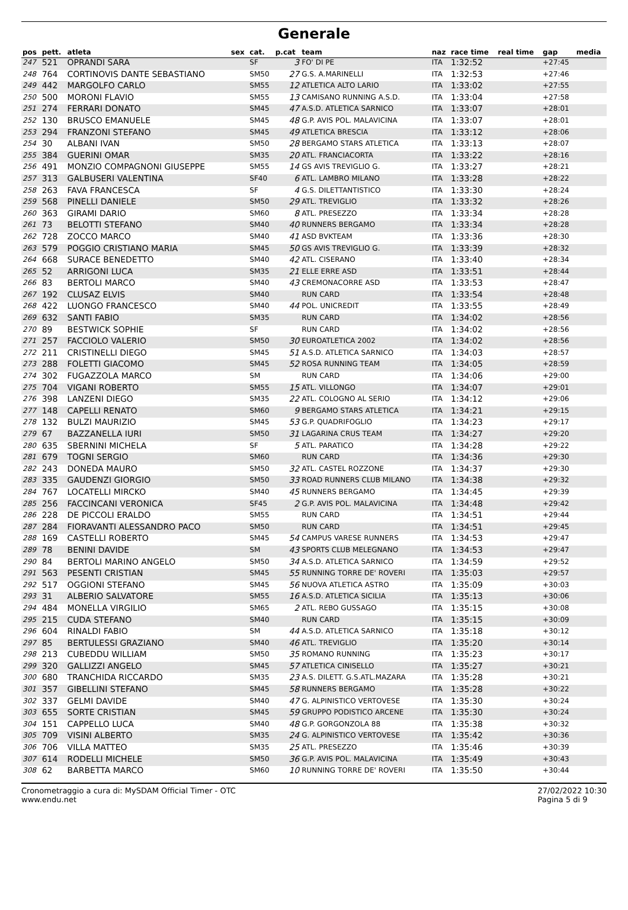Generale
| pos | pett. | atleta | sex | cat. | p.cat | team | naz | race time | real time | gap | media |
| --- | --- | --- | --- | --- | --- | --- | --- | --- | --- | --- | --- |
| 247 | 521 | OPRANDI SARA | | SF | 3 | FO' DI PE | ITA | 1:32:52 | | +27:45 | |
| 248 | 764 | CORTINOVIS DANTE SEBASTIANO | | SM50 | 27 | G.S. A.MARINELLI | ITA | 1:32:53 | | +27:46 | |
| 249 | 442 | MARGOLFO CARLO | | SM55 | 12 | ATLETICA ALTO LARIO | ITA | 1:33:02 | | +27:55 | |
| 250 | 500 | MORONI FLAVIO | | SM55 | 13 | CAMISANO RUNNING A.S.D. | ITA | 1:33:04 | | +27:58 | |
| 251 | 274 | FERRARI DONATO | | SM45 | 47 | A.S.D. ATLETICA SARNICO | ITA | 1:33:07 | | +28:01 | |
| 252 | 130 | BRUSCO EMANUELE | | SM45 | 48 | G.P. AVIS POL. MALAVICINA | ITA | 1:33:07 | | +28:01 | |
| 253 | 294 | FRANZONI STEFANO | | SM45 | 49 | ATLETICA BRESCIA | ITA | 1:33:12 | | +28:06 | |
| 254 | 30 | ALBANI IVAN | | SM50 | 28 | BERGAMO STARS ATLETICA | ITA | 1:33:13 | | +28:07 | |
| 255 | 384 | GUERINI OMAR | | SM35 | 20 | ATL. FRANCIACORTA | ITA | 1:33:22 | | +28:16 | |
| 256 | 491 | MONZIO COMPAGNONI GIUSEPPE | | SM55 | 14 | GS AVIS TREVIGLIO G. | ITA | 1:33:27 | | +28:21 | |
| 257 | 313 | GALBUSERI VALENTINA | | SF40 | 6 | ATL. LAMBRO MILANO | ITA | 1:33:28 | | +28:22 | |
| 258 | 263 | FAVA FRANCESCA | | SF | 4 | G.S. DILETTANTISTICO | ITA | 1:33:30 | | +28:24 | |
| 259 | 568 | PINELLI DANIELE | | SM50 | 29 | ATL. TREVIGLIO | ITA | 1:33:32 | | +28:26 | |
| 260 | 363 | GIRAMI DARIO | | SM60 | 8 | ATL. PRESEZZO | ITA | 1:33:34 | | +28:28 | |
| 261 | 73 | BELOTTI STEFANO | | SM40 | 40 | RUNNERS BERGAMO | ITA | 1:33:34 | | +28:28 | |
| 262 | 728 | ZOCCO MARCO | | SM40 | 41 | ASD BVKTEAM | ITA | 1:33:36 | | +28:30 | |
| 263 | 579 | POGGIO CRISTIANO MARIA | | SM45 | 50 | GS AVIS TREVIGLIO G. | ITA | 1:33:39 | | +28:32 | |
| 264 | 668 | SURACE BENEDETTO | | SM40 | 42 | ATL. CISERANO | ITA | 1:33:40 | | +28:34 | |
| 265 | 52 | ARRIGONI LUCA | | SM35 | 21 | ELLE ERRE ASD | ITA | 1:33:51 | | +28:44 | |
| 266 | 83 | BERTOLI MARCO | | SM40 | 43 | CREMONACORRE ASD | ITA | 1:33:53 | | +28:47 | |
| 267 | 192 | CLUSAZ ELVIS | | SM40 | | RUN CARD | ITA | 1:33:54 | | +28:48 | |
| 268 | 422 | LUONGO FRANCESCO | | SM40 | 44 | POL. UNICREDIT | ITA | 1:33:55 | | +28:49 | |
| 269 | 632 | SANTI FABIO | | SM35 | | RUN CARD | ITA | 1:34:02 | | +28:56 | |
| 270 | 89 | BESTWICK SOPHIE | | SF | | RUN CARD | ITA | 1:34:02 | | +28:56 | |
| 271 | 257 | FACCIOLO VALERIO | | SM50 | 30 | EUROATLETICA 2002 | ITA | 1:34:02 | | +28:56 | |
| 272 | 211 | CRISTINELLI DIEGO | | SM45 | 51 | A.S.D. ATLETICA SARNICO | ITA | 1:34:03 | | +28:57 | |
| 273 | 288 | FOLETTI GIACOMO | | SM45 | 52 | ROSA RUNNING TEAM | ITA | 1:34:05 | | +28:59 | |
| 274 | 302 | FUGAZZOLA MARCO | | SM | | RUN CARD | ITA | 1:34:06 | | +29:00 | |
| 275 | 704 | VIGANI ROBERTO | | SM55 | 15 | ATL. VILLONGO | ITA | 1:34:07 | | +29:01 | |
| 276 | 398 | LANZENI DIEGO | | SM35 | 22 | ATL. COLOGNO AL SERIO | ITA | 1:34:12 | | +29:06 | |
| 277 | 148 | CAPELLI RENATO | | SM60 | 9 | BERGAMO STARS ATLETICA | ITA | 1:34:21 | | +29:15 | |
| 278 | 132 | BULZI MAURIZIO | | SM45 | 53 | G.P. QUADRIFOGLIO | ITA | 1:34:23 | | +29:17 | |
| 279 | 67 | BAZZANELLA IURI | | SM50 | 31 | LAGARINA CRUS TEAM | ITA | 1:34:27 | | +29:20 | |
| 280 | 635 | SBERNINI MICHELA | | SF | 5 | ATL. PARATICO | ITA | 1:34:28 | | +29:22 | |
| 281 | 679 | TOGNI SERGIO | | SM60 | | RUN CARD | ITA | 1:34:36 | | +29:30 | |
| 282 | 243 | DONEDA MAURO | | SM50 | 32 | ATL. CASTEL ROZZONE | ITA | 1:34:37 | | +29:30 | |
| 283 | 335 | GAUDENZI GIORGIO | | SM50 | 33 | ROAD RUNNERS CLUB MILANO | ITA | 1:34:38 | | +29:32 | |
| 284 | 767 | LOCATELLI MIRCKO | | SM40 | 45 | RUNNERS BERGAMO | ITA | 1:34:45 | | +29:39 | |
| 285 | 256 | FACCINCANI VERONICA | | SF45 | 2 | G.P. AVIS POL. MALAVICINA | ITA | 1:34:48 | | +29:42 | |
| 286 | 228 | DE PICCOLI ERALDO | | SM55 | | RUN CARD | ITA | 1:34:51 | | +29:44 | |
| 287 | 284 | FIORAVANTI ALESSANDRO PACO | | SM50 | | RUN CARD | ITA | 1:34:51 | | +29:45 | |
| 288 | 169 | CASTELLI ROBERTO | | SM45 | 54 | CAMPUS VARESE RUNNERS | ITA | 1:34:53 | | +29:47 | |
| 289 | 78 | BENINI DAVIDE | | SM | 43 | SPORTS CLUB MELEGNANO | ITA | 1:34:53 | | +29:47 | |
| 290 | 84 | BERTOLI MARINO ANGELO | | SM50 | 34 | A.S.D. ATLETICA SARNICO | ITA | 1:34:59 | | +29:52 | |
| 291 | 563 | PESENTI CRISTIAN | | SM45 | 55 | RUNNING TORRE DE' ROVERI | ITA | 1:35:03 | | +29:57 | |
| 292 | 517 | OGGIONI STEFANO | | SM45 | 56 | NUOVA ATLETICA ASTRO | ITA | 1:35:09 | | +30:03 | |
| 293 | 31 | ALBERIO SALVATORE | | SM55 | 16 | A.S.D. ATLETICA SICILIA | ITA | 1:35:13 | | +30:06 | |
| 294 | 484 | MONELLA VIRGILIO | | SM65 | 2 | ATL. REBO GUSSAGO | ITA | 1:35:15 | | +30:08 | |
| 295 | 215 | CUDA STEFANO | | SM40 | | RUN CARD | ITA | 1:35:15 | | +30:09 | |
| 296 | 604 | RINALDI FABIO | | SM | 44 | A.S.D. ATLETICA SARNICO | ITA | 1:35:18 | | +30:12 | |
| 297 | 85 | BERTULESSI GRAZIANO | | SM40 | 46 | ATL. TREVIGLIO | ITA | 1:35:20 | | +30:14 | |
| 298 | 213 | CUBEDDU WILLIAM | | SM50 | 35 | ROMANO RUNNING | ITA | 1:35:23 | | +30:17 | |
| 299 | 320 | GALLIZZI ANGELO | | SM45 | 57 | ATLETICA CINISELLO | ITA | 1:35:27 | | +30:21 | |
| 300 | 680 | TRANCHIDA RICCARDO | | SM35 | 23 | A.S. DILETT. G.S.ATL.MAZARA | ITA | 1:35:28 | | +30:21 | |
| 301 | 357 | GIBELLINI STEFANO | | SM45 | 58 | RUNNERS BERGAMO | ITA | 1:35:28 | | +30:22 | |
| 302 | 337 | GELMI DAVIDE | | SM40 | 47 | G. ALPINISTICO VERTOVESE | ITA | 1:35:30 | | +30:24 | |
| 303 | 655 | SORTE CRISTIAN | | SM45 | 59 | GRUPPO PODISTICO ARCENE | ITA | 1:35:30 | | +30:24 | |
| 304 | 151 | CAPPELLO LUCA | | SM40 | 48 | G.P. GORGONZOLA 88 | ITA | 1:35:38 | | +30:32 | |
| 305 | 709 | VISINI ALBERTO | | SM35 | 24 | G. ALPINISTICO VERTOVESE | ITA | 1:35:42 | | +30:36 | |
| 306 | 706 | VILLA MATTEO | | SM35 | 25 | ATL. PRESEZZO | ITA | 1:35:46 | | +30:39 | |
| 307 | 614 | RODELLI MICHELE | | SM50 | 36 | G.P. AVIS POL. MALAVICINA | ITA | 1:35:49 | | +30:43 | |
| 308 | 62 | BARBETTA MARCO | | SM60 | 10 | RUNNING TORRE DE' ROVERI | ITA | 1:35:50 | | +30:44 | |
Cronometraggio a cura di: MySDAM Official Timer - OTC
www.endu.net
27/02/2022 10:30
Pagina 5 di 9